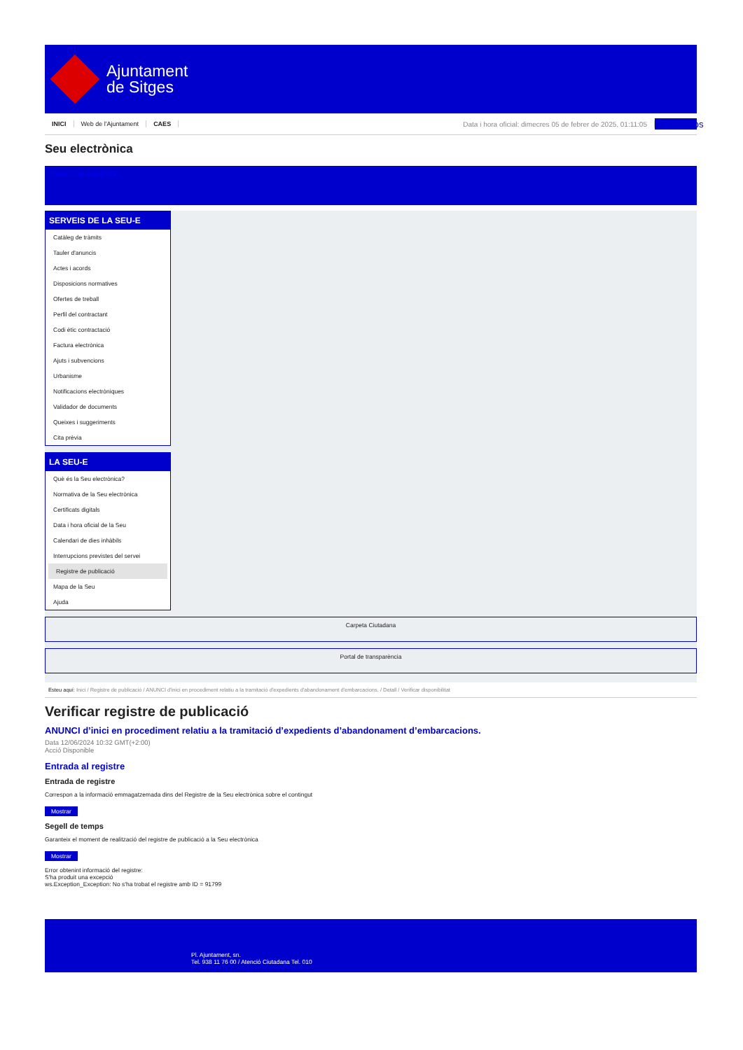Ajuntament
de Sitges
INICI Web de l'Ajuntament CAES Data i hora oficial: dimecres 05 de febrer de 2025, 01:11:05 Directorios
Seu electrònica
Obtenir còpia autèntica
SERVEIS DE LA SEU-E
Catàleg de tràmits
Tauler d'anuncis
Actes i acords
Disposicions normatives
Ofertes de treball
Perfil del contractant
Codi ètic contractació
Factura electrònica
Ajuts i subvencions
Urbanisme
Notificacions electròniques
Validador de documents
Queixes i suggeriments
Cita prèvia
LA SEU-E
Què és la Seu electrònica?
Normativa de la Seu electrònica
Certificats digitals
Data i hora oficial de la Seu
Calendari de dies inhàbils
Interrupcions previstes del servei
Registre de publicació
Mapa de la Seu
Ajuda
Carpeta Ciutadana
Portal de transparència
Esteu aquí: Inici / Registre de publicació / ANUNCI d'inici en procediment relatiu a la tramitació d'expedients d'abandonament d'embarcacions. / Detall / Verificar disponibilitat
Verificar registre de publicació
ANUNCI d’inici en procediment relatiu a la tramitació d’expedients d’abandonament d’embarcacions.
Data 12/06/2024 10:32 GMT(+2:00)
Acció Disponible
Entrada al registre
Entrada de registre
Correspon a la informació emmagatzemada dins del Registre de la Seu electrònica sobre el contingut
Mostrar
Segell de temps
Garanteix el moment de realització del registre de publicació a la Seu electrònica
Mostrar
Error obtenint informació del registre:
S'ha produit una excepció
ws.Exception_Exception: No s'ha trobat el registre amb ID = 91799
Pl. Ajuntament, sn.
Tel. 938 11 76 00 / Atenció Ciutadana Tel. 010